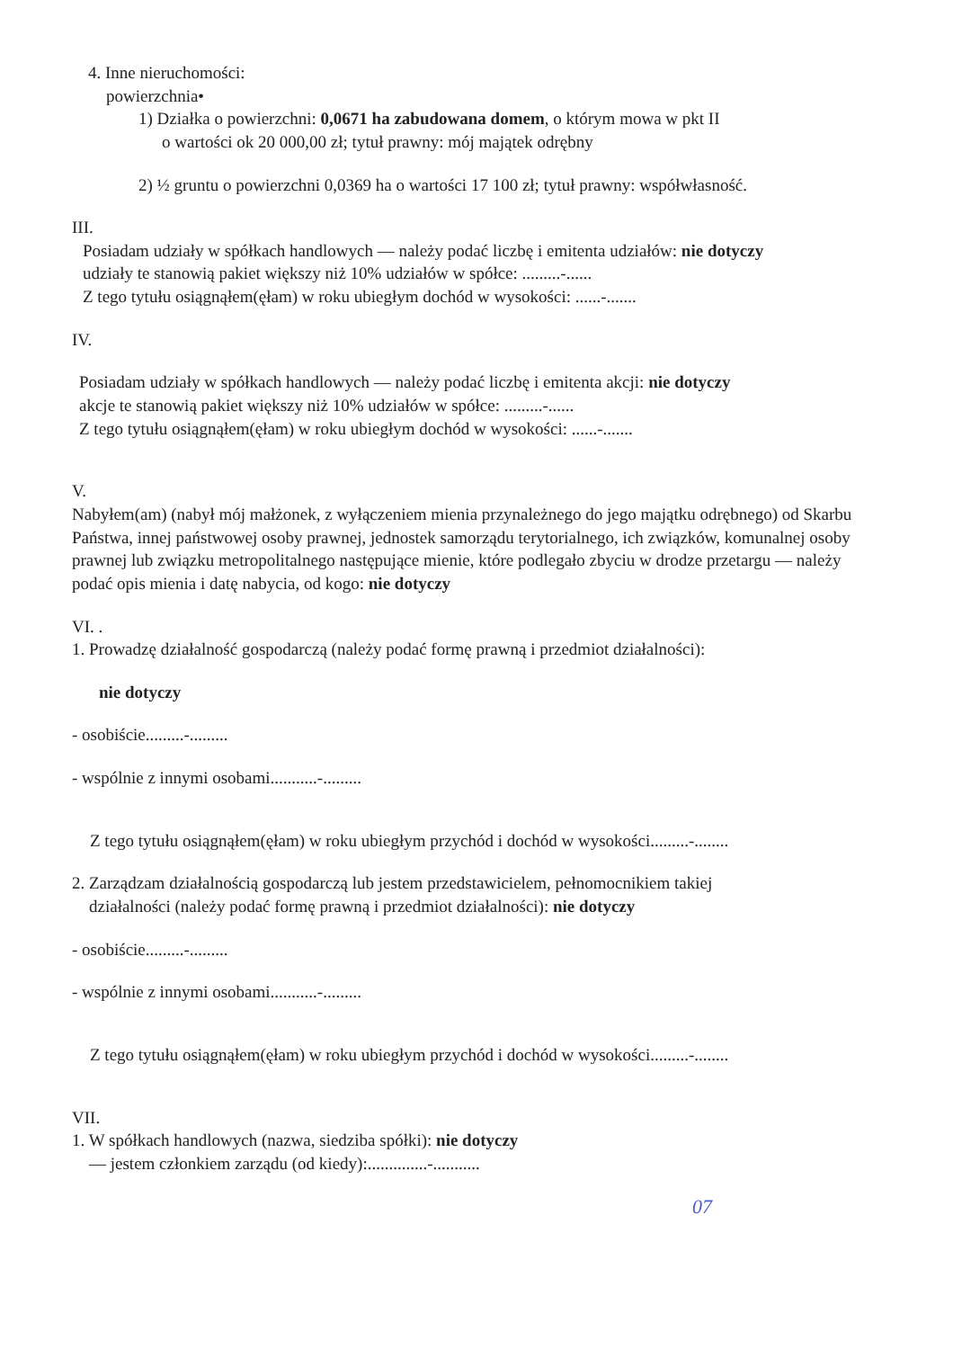4. Inne nieruchomości:
powierzchnia•
1) Działka o powierzchni: 0,0671 ha zabudowana domem, o którym mowa w pkt II
o wartości ok 20 000,00 zł; tytuł prawny: mój majątek odrębny
2) ½ gruntu o powierzchni 0,0369 ha o wartości 17 100 zł; tytuł prawny: współwłasność.
III.
Posiadam udziały w spółkach handlowych — należy podać liczbę i emitenta udziałów: nie dotyczy
udziały te stanowią pakiet większy niż 10% udziałów w spółce: .........-......
Z tego tytułu osiągnąłem(ęłam) w roku ubiegłym dochód w wysokości: ......-.......
IV.
Posiadam udziały w spółkach handlowych — należy podać liczbę i emitenta akcji: nie dotyczy
akcje te stanowią pakiet większy niż 10% udziałów w spółce: .........-......
Z tego tytułu osiągnąłem(ęłam) w roku ubiegłym dochód w wysokości: ......-.......
V.
Nabyłem(am) (nabył mój małżonek, z wyłączeniem mienia przynależnego do jego majątku odrębnego) od Skarbu Państwa, innej państwowej osoby prawnej, jednostek samorządu terytorialnego, ich związków, komunalnej osoby prawnej lub związku metropolitalnego następujące mienie, które podlegało zbyciu w drodze przetargu — należy podać opis mienia i datę nabycia, od kogo: nie dotyczy
VI. .
1. Prowadzę działalność gospodarczą (należy podać formę prawną i przedmiot działalności):
nie dotyczy
- osobiście.........-.........
- wspólnie z innymi osobami...........-.........
Z tego tytułu osiągnąłem(ęłam) w roku ubiegłym przychód i dochód w wysokości.........-........
2. Zarządzam działalnością gospodarczą lub jestem przedstawicielem, pełnomocnikiem takiej
działalności (należy podać formę prawną i przedmiot działalności): nie dotyczy
- osobiście.........-.........
- wspólnie z innymi osobami...........-.........
Z tego tytułu osiągnąłem(ęłam) w roku ubiegłym przychód i dochód w wysokości.........-........
VII.
1. W spółkach handlowych (nazwa, siedziba spółki): nie dotyczy
— jestem członkiem zarządu (od kiedy):..............-...........
07